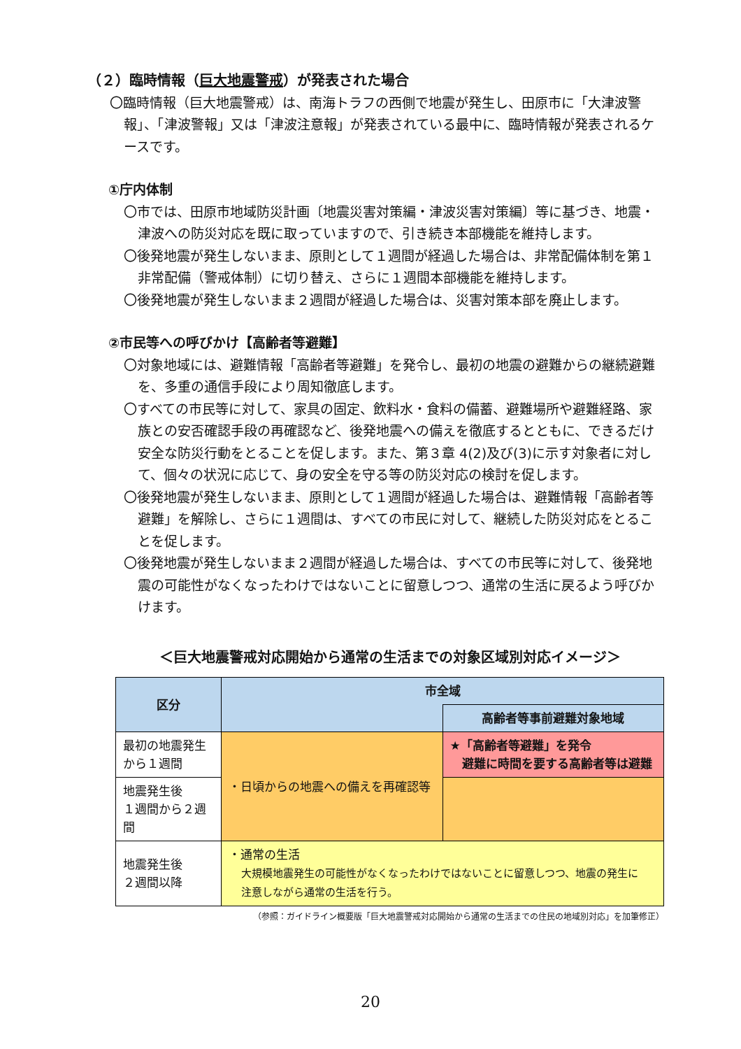（２）臨時情報（巨大地震警戒）が発表された場合
〇臨時情報（巨大地震警戒）は、南海トラフの西側で地震が発生し、田原市に「大津波警報」、「津波警報」又は「津波注意報」が発表されている最中に、臨時情報が発表されるケースです。
①庁内体制
〇市では、田原市地域防災計画〔地震災害対策編・津波災害対策編〕等に基づき、地震・津波への防災対応を既に取っていますので、引き続き本部機能を維持します。
〇後発地震が発生しないまま、原則として１週間が経過した場合は、非常配備体制を第１非常配備（警戒体制）に切り替え、さらに１週間本部機能を維持します。
〇後発地震が発生しないまま２週間が経過した場合は、災害対策本部を廃止します。
②市民等への呼びかけ【高齢者等避難】
〇対象地域には、避難情報「高齢者等避難」を発令し、最初の地震の避難からの継続避難を、多重の通信手段により周知徹底します。
〇すべての市民等に対して、家具の固定、飲料水・食料の備蓄、避難場所や避難経路、家族との安否確認手段の再確認など、後発地震への備えを徹底するとともに、できるだけ安全な防災行動をとることを促します。また、第３章 4(2)及び(3)に示す対象者に対して、個々の状況に応じて、身の安全を守る等の防災対応の検討を促します。
〇後発地震が発生しないまま、原則として１週間が経過した場合は、避難情報「高齢者等避難」を解除し、さらに１週間は、すべての市民に対して、継続した防災対応をとることを促します。
〇後発地震が発生しないまま２週間が経過した場合は、すべての市民等に対して、後発地震の可能性がなくなったわけではないことに留意しつつ、通常の生活に戻るよう呼びかけます。
＜巨大地震警戒対応開始から通常の生活までの対象区域別対応イメージ＞
| 区分 | 市全域 | |
| --- | --- | --- |
| | | 高齢者等事前避難対象地域 |
| 最初の地震発生から１週間 | ・日頃からの地震への備えを再確認等 | ★「高齢者等避難」を発令 避難に時間を要する高齢者等は避難 |
| 地震発生後 １週間から２週間 | | |
| 地震発生後 ２週間以降 | ・通常の生活 大規模地震発生の可能性がなくなったわけではないことに留意しつつ、地震の発生に 注意しながら通常の生活を行う。 | |
（参照：ガイドライン概要版「巨大地震警戒対応開始から通常の生活までの住民の地域別対応」を加筆修正）
20